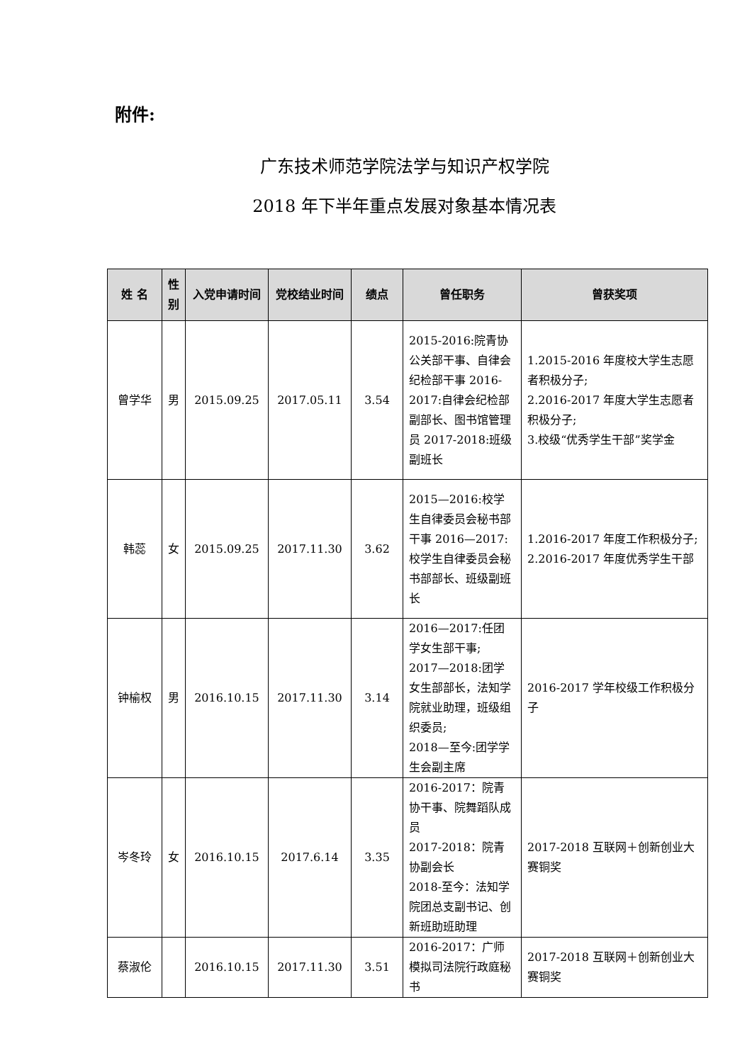附件:
广东技术师范学院法学与知识产权学院
2018 年下半年重点发展对象基本情况表
| 姓 名 | 性别 | 入党申请时间 | 党校结业时间 | 绩点 | 曾任职务 | 曾获奖项 |
| --- | --- | --- | --- | --- | --- | --- |
| 曾学华 | 男 | 2015.09.25 | 2017.05.11 | 3.54 | 2015-2016:院青协公关部干事、自律会纪检部干事 2016-2017:自律会纪检部副部长、图书馆管理员 2017-2018:班级副班长 | 1.2015-2016 年度校大学生志愿者积极分子; 2.2016-2017 年度大学生志愿者积极分子; 3.校级“优秀学生干部”奖学金 |
| 韩蕊 | 女 | 2015.09.25 | 2017.11.30 | 3.62 | 2015—2016:校学生自律委员会秘书部干事 2016—2017:校学生自律委员会秘书部部长、班级副班长 | 1.2016-2017 年度工作积极分子; 2.2016-2017 年度优秀学生干部 |
| 钟榆权 | 男 | 2016.10.15 | 2017.11.30 | 3.14 | 2016—2017:任团学女生部干事; 2017—2018:团学女生部部长，法知学院就业助理，班级组织委员; 2018—至今:团学学生会副主席 | 2016-2017 学年校级工作积极分子 |
| 岑冬玲 | 女 | 2016.10.15 | 2017.6.14 | 3.35 | 2016-2017：院青协干事、院舞蹈队成员 2017-2018：院青协副会长 2018-至今：法知学院团总支副书记、创新班助班助理 | 2017-2018 互联网＋创新创业大赛铜奖 |
| 蔡淑伦 | | 2016.10.15 | 2017.11.30 | 3.51 | 2016-2017：广师模拟司法院行政庭秘书 | 2017-2018 互联网＋创新创业大赛铜奖 |